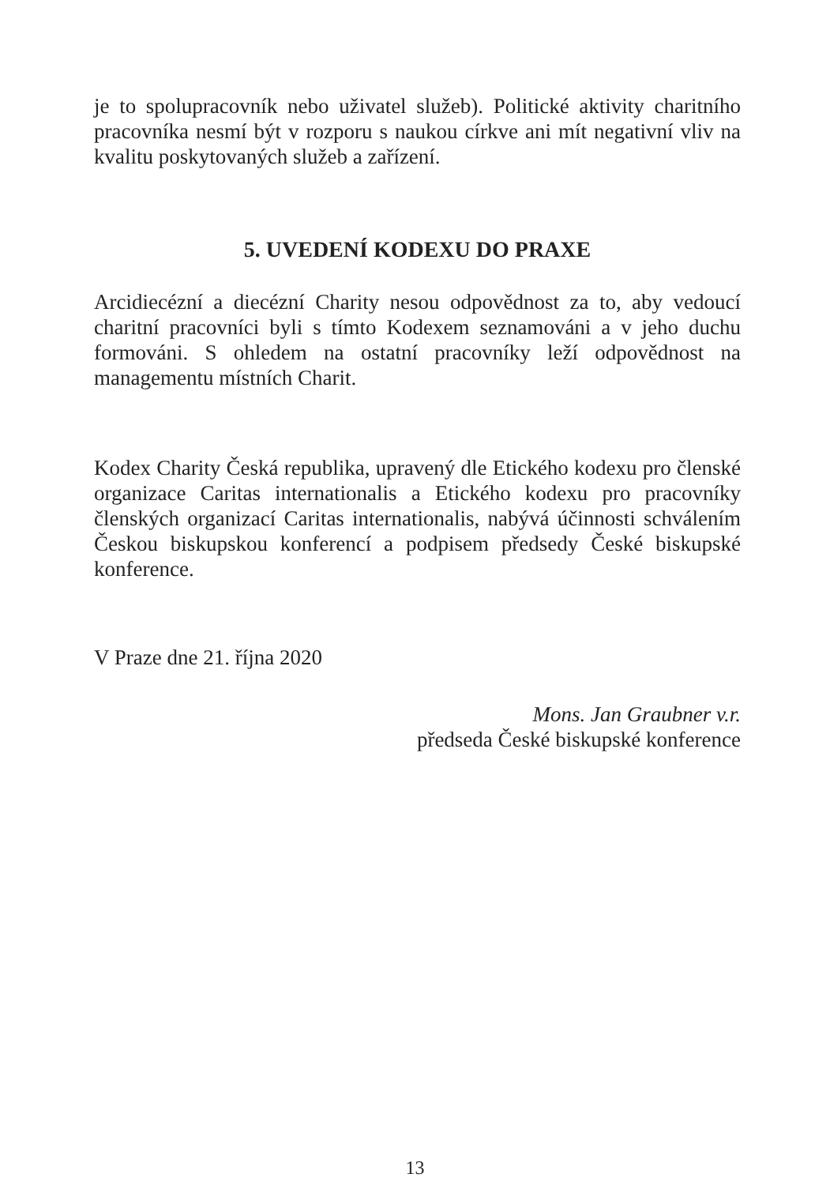je to spolupracovník nebo uživatel služeb). Politické aktivity charitního pracovníka nesmí být v rozporu s naukou církve ani mít negativní vliv na kvalitu poskytovaných služeb a zařízení.
5. UVEDENÍ KODEXU DO PRAXE
Arcidiecézní a diecézní Charity nesou odpovědnost za to, aby vedoucí charitní pracovníci byli s tímto Kodexem seznamováni a v jeho duchu formováni. S ohledem na ostatní pracovníky leží odpovědnost na managementu místních Charit.
Kodex Charity Česká republika, upravený dle Etického kodexu pro členské organizace Caritas internationalis a Etického kodexu pro pracovníky členských organizací Caritas internationalis, nabývá účinnosti schválením Českou biskupskou konferencí a podpisem předsedy České biskupské konference.
V Praze dne 21. října 2020
Mons. Jan Graubner v.r.
předseda České biskupské konference
13